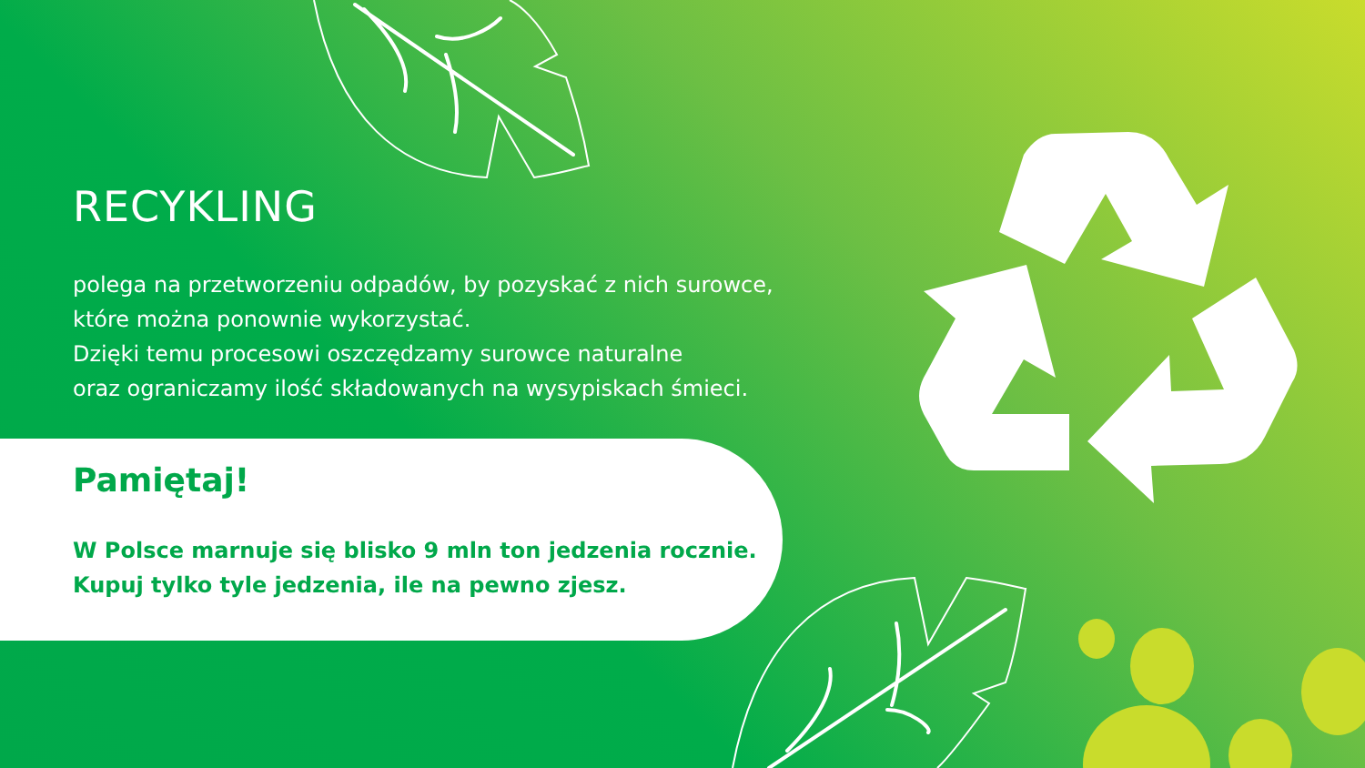RECYKLING
polega na przetworzeniu odpadów, by pozyskać z nich surowce,
które można ponownie wykorzystać.
Dzięki temu procesowi oszczędzamy surowce naturalne
oraz ograniczamy ilość składowanych na wysypiskach śmieci.
Pamiętaj!
W Polsce marnuje się blisko 9 mln ton jedzenia rocznie.
Kupuj tylko tyle jedzenia, ile na pewno zjesz.